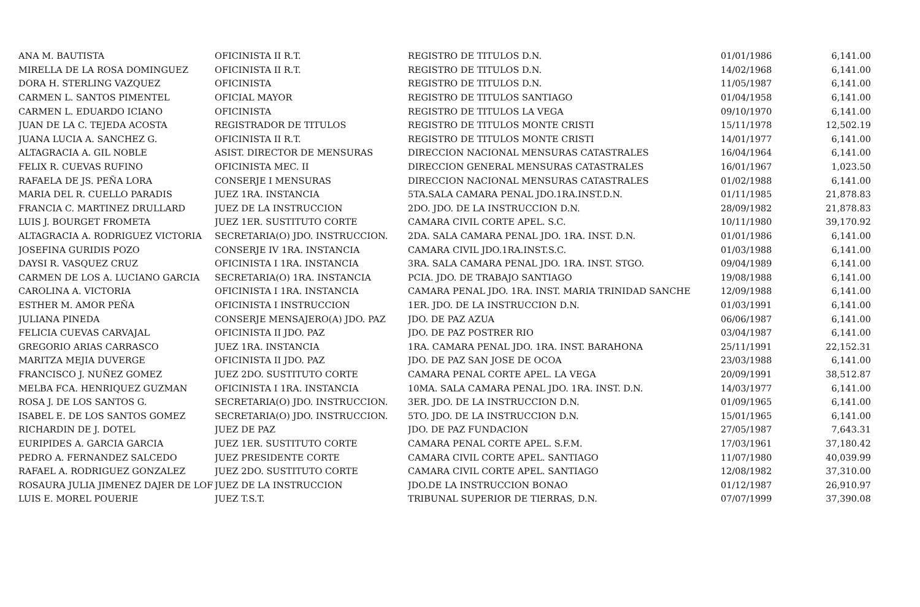| ANA M. BAUTISTA | OFICINISTA II R.T. | REGISTRO DE TITULOS D.N. | 01/01/1986 | 6,141.00 |
| MIRELLA DE LA ROSA DOMINGUEZ | OFICINISTA II R.T. | REGISTRO DE TITULOS D.N. | 14/02/1968 | 6,141.00 |
| DORA H. STERLING VAZQUEZ | OFICINISTA | REGISTRO DE TITULOS D.N. | 11/05/1987 | 6,141.00 |
| CARMEN L. SANTOS PIMENTEL | OFICIAL MAYOR | REGISTRO DE TITULOS SANTIAGO | 01/04/1958 | 6,141.00 |
| CARMEN L. EDUARDO ICIANO | OFICINISTA | REGISTRO DE TITULOS LA VEGA | 09/10/1970 | 6,141.00 |
| JUAN DE LA C. TEJEDA ACOSTA | REGISTRADOR DE TITULOS | REGISTRO DE TITULOS MONTE CRISTI | 15/11/1978 | 12,502.19 |
| JUANA LUCIA A. SANCHEZ G. | OFICINISTA II R.T. | REGISTRO DE TITULOS MONTE CRISTI | 14/01/1977 | 6,141.00 |
| ALTAGRACIA A. GIL NOBLE | ASIST. DIRECTOR DE MENSURAS | DIRECCION NACIONAL MENSURAS CATASTRALES | 16/04/1964 | 6,141.00 |
| FELIX R. CUEVAS RUFINO | OFICINISTA MEC. II | DIRECCION GENERAL MENSURAS CATASTRALES | 16/01/1967 | 1,023.50 |
| RAFAELA DE JS. PEÑA LORA | CONSERJE I MENSURAS | DIRECCION NACIONAL MENSURAS CATASTRALES | 01/02/1988 | 6,141.00 |
| MARIA DEL R. CUELLO PARADIS | JUEZ 1RA. INSTANCIA | 5TA.SALA CAMARA PENAL JDO.1RA.INST.D.N. | 01/11/1985 | 21,878.83 |
| FRANCIA C. MARTINEZ DRULLARD | JUEZ DE LA INSTRUCCION | 2DO. JDO. DE LA INSTRUCCION D.N. | 28/09/1982 | 21,878.83 |
| LUIS J. BOURGET FROMETA | JUEZ 1ER. SUSTITUTO CORTE | CAMARA CIVIL CORTE APEL. S.C. | 10/11/1980 | 39,170.92 |
| ALTAGRACIA A. RODRIGUEZ VICTORIA | SECRETARIA(O) JDO. INSTRUCCION. | 2DA. SALA CAMARA PENAL JDO. 1RA. INST. D.N. | 01/01/1986 | 6,141.00 |
| JOSEFINA GURIDIS POZO | CONSERJE IV 1RA. INSTANCIA | CAMARA CIVIL JDO.1RA.INST.S.C. | 01/03/1988 | 6,141.00 |
| DAYSI R. VASQUEZ CRUZ | OFICINISTA I 1RA. INSTANCIA | 3RA. SALA CAMARA PENAL JDO. 1RA. INST. STGO. | 09/04/1989 | 6,141.00 |
| CARMEN DE LOS A. LUCIANO GARCIA | SECRETARIA(O) 1RA. INSTANCIA | PCIA. JDO. DE TRABAJO SANTIAGO | 19/08/1988 | 6,141.00 |
| CAROLINA A. VICTORIA | OFICINISTA I 1RA. INSTANCIA | CAMARA PENAL JDO. 1RA. INST. MARIA TRINIDAD SANCHE | 12/09/1988 | 6,141.00 |
| ESTHER M. AMOR PEÑA | OFICINISTA I INSTRUCCION | 1ER. JDO. DE LA INSTRUCCION D.N. | 01/03/1991 | 6,141.00 |
| JULIANA PINEDA | CONSERJE MENSAJERO(A) JDO. PAZ | JDO. DE PAZ AZUA | 06/06/1987 | 6,141.00 |
| FELICIA CUEVAS CARVAJAL | OFICINISTA II JDO. PAZ | JDO. DE PAZ POSTRER RIO | 03/04/1987 | 6,141.00 |
| GREGORIO ARIAS CARRASCO | JUEZ 1RA. INSTANCIA | 1RA. CAMARA PENAL JDO. 1RA. INST. BARAHONA | 25/11/1991 | 22,152.31 |
| MARITZA MEJIA DUVERGE | OFICINISTA II JDO. PAZ | JDO. DE PAZ SAN JOSE DE OCOA | 23/03/1988 | 6,141.00 |
| FRANCISCO J. NUÑEZ GOMEZ | JUEZ 2DO. SUSTITUTO CORTE | CAMARA PENAL CORTE APEL. LA VEGA | 20/09/1991 | 38,512.87 |
| MELBA FCA. HENRIQUEZ GUZMAN | OFICINISTA I 1RA. INSTANCIA | 10MA. SALA CAMARA PENAL JDO. 1RA. INST. D.N. | 14/03/1977 | 6,141.00 |
| ROSA J. DE LOS SANTOS G. | SECRETARIA(O) JDO. INSTRUCCION. | 3ER. JDO. DE LA INSTRUCCION D.N. | 01/09/1965 | 6,141.00 |
| ISABEL E. DE LOS SANTOS GOMEZ | SECRETARIA(O) JDO. INSTRUCCION. | 5TO. JDO. DE LA INSTRUCCION D.N. | 15/01/1965 | 6,141.00 |
| RICHARDIN DE J. DOTEL | JUEZ DE PAZ | JDO. DE PAZ FUNDACION | 27/05/1987 | 7,643.31 |
| EURIPIDES A. GARCIA GARCIA | JUEZ 1ER. SUSTITUTO CORTE | CAMARA PENAL CORTE APEL. S.F.M. | 17/03/1961 | 37,180.42 |
| PEDRO A. FERNANDEZ SALCEDO | JUEZ PRESIDENTE CORTE | CAMARA CIVIL CORTE APEL. SANTIAGO | 11/07/1980 | 40,039.99 |
| RAFAEL A. RODRIGUEZ GONZALEZ | JUEZ 2DO. SUSTITUTO CORTE | CAMARA CIVIL CORTE APEL. SANTIAGO | 12/08/1982 | 37,310.00 |
| ROSAURA JULIA JIMENEZ DAJER DE LOF | JUEZ DE LA INSTRUCCION | JDO.DE LA INSTRUCCION BONAO | 01/12/1987 | 26,910.97 |
| LUIS E. MOREL POUERIE | JUEZ T.S.T. | TRIBUNAL SUPERIOR DE TIERRAS, D.N. | 07/07/1999 | 37,390.08 |